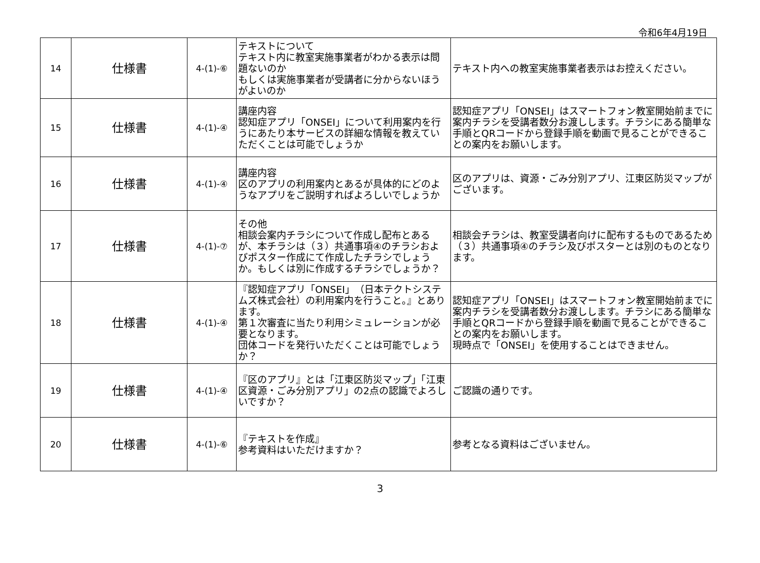令和6年4月19日
| 14 | 仕様書 | 4-(1)-⑥ | テキストについて テキスト内に教室実施事業者がわかる表示は問題ないのか もしくは実施事業者が受講者に分からないほうがよいのか | テキスト内への教室実施事業者表示はお控えください。 |
| 15 | 仕様書 | 4-(1)-④ | 講座内容 認知症アプリ「ONSEI」について利用案内を行うにあたり本サービスの詳細な情報を教えていただくことは可能でしょうか | 認知症アプリ「ONSEI」はスマートフォン教室開始前までに案内チラシを受講者数分お渡しします。チラシにある簡単な手順とQRコードから登録手順を動画で見ることができることの案内をお願いします。 |
| 16 | 仕様書 | 4-(1)-④ | 講座内容 区のアプリの利用案内とあるが具体的にどのようなアプリをご説明すればよろしいでしょうか | 区のアプリは、資源・ごみ分別アプリ、江東区防災マップがございます。 |
| 17 | 仕様書 | 4-(1)-⑦ | その他 相談会案内チラシについて作成し配布とあるが、本チラシは（３）共通事項④のチラシおよびポスター作成にて作成したチラシでしょうか。もしくは別に作成するチラシでしょうか？ | 相談会チラシは、教室受講者向けに配布するものであるため（３）共通事項④のチラシ及びポスターとは別のものとなります。 |
| 18 | 仕様書 | 4-(1)-④ | 『認知症アプリ「ONSEI」（日本テクトシステムズ株式会社）の利用案内を行うこと。』とあります。 第１次審査に当たり利用シミュレーションが必要となります。 団体コードを発行いただくことは可能でしょうか？ | 認知症アプリ「ONSEI」はスマートフォン教室開始前までに案内チラシを受講者数分お渡しします。チラシにある簡単な手順とQRコードから登録手順を動画で見ることができることの案内をお願いします。 現時点で「ONSEI」を使用することはできません。 |
| 19 | 仕様書 | 4-(1)-④ | 『区のアプリ』とは「江東区防災マップ」「江東区資源・ごみ分別アプリ」の2点の認識でよろしいですか？ | ご認識の通りです。 |
| 20 | 仕様書 | 4-(1)-⑥ | 『テキストを作成』 参考資料はいただけますか？ | 参考となる資料はございません。 |
3